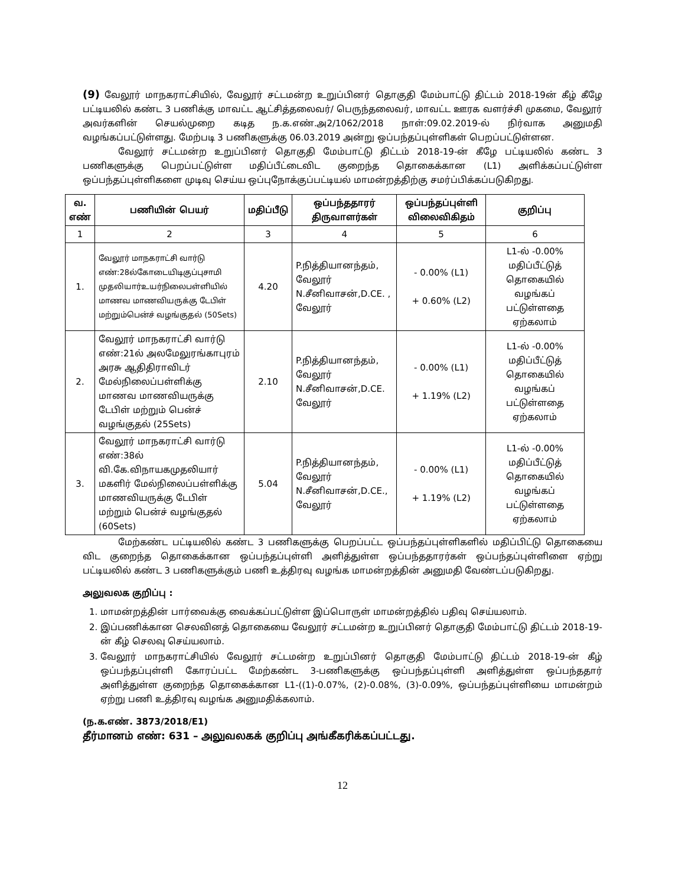(9) வேலூர் மாநகராட்சியில், வேலூர் சட்டமன்ற உறுப்பினர் தொகுதி மேம்பாட்டு திட்டம் 2018-19ன் கீழ் கீழே பட்டியலில் கண்ட 3 பணிக்கு மாவட்ட ஆட்சித்தலைவர்/ பெருந்தலைவர், மாவட்ட ஊரக வளர்ச்சி முகமை, வேலூர் அவர்களின் செயல்முறை கடித ந.க.எண்.அ2/1062/2018 நாள்:09.02.2019-ல் நிர்வாக அனுமதி வழங்கப்பட்டுள்ளது. மேற்படி 3 பணிகளுக்கு 06.03.2019 அன்று ஒப்பந்தப்புள்ளிகள் பெறப்பட்டுள்ளன.
வேலூர் சட்டமன்ற உறுப்பினர் தொகுதி மேம்பாட்டு திட்டம் 2018-19-ன் கீழே பட்டியலில் கண்ட 3 பணிகளுக்கு பெறப்பட்டுள்ள மதிப்பீட்டைவிட குறைந்த தொகைக்கான (L1) அளிக்கப்பட்டுள்ள ஒப்பந்தப்புள்ளிகளை முடிவு செய்ய ஒப்புநோக்குப்பட்டியல் மாமன்றத்திற்கு சமர்ப்பிக்கப்படுகிறது.
| வ. எண் | பணியின் பெயர் | மதிப்பீடு | ஒப்பந்ததாரர் திருவாளர்கள் | ஒப்பந்தப்புள்ளி விலைவிகிதம் | குறிப்பு |
| --- | --- | --- | --- | --- | --- |
| 1 | 2 | 3 | 4 | 5 | 6 |
| 1. | வேலூர் மாநகராட்சி வார்டு எண்:28ல்கோடையிடிகுப்புசாமி முதலியார்உயர்நிலைபள்ளியில் மாணவ மாணவியருக்கு டேபிள் மற்றும்பென்ச் வழங்குதல் (50Sets) | 4.20 | P.நித்தியானந்தம், வேலூர் N.சீனிவாசன்,D.CE. , வேலூர் | - 0.00% (L1) + 0.60% (L2) | L1-ல் -0.00% மதிப்பீட்டுத் தொகையில் வழங்கப் பட்டுள்ளதை ஏற்கலாம் |
| 2. | வேலூர் மாநகராட்சி வார்டு எண்:21ல் அலமேலுரங்காபுரம் அரசு ஆதிதிராவிடர் மேல்நிலைப்பள்ளிக்கு மாணவ மாணவியருக்கு டேபிள் மற்றும் பென்ச் வழங்குதல் (25Sets) | 2.10 | P.நித்தியானந்தம், வேலூர் N.சீனிவாசன்,D.CE. வேலூர் | - 0.00% (L1) + 1.19% (L2) | L1-ல் -0.00% மதிப்பீட்டுத் தொகையில் வழங்கப் பட்டுள்ளதை ஏற்கலாம் |
| 3. | வேலூர் மாநகராட்சி வார்டு எண்:38ல் வி.கே.விநாயகமுதலியார் மகளிர் மேல்நிலைப்பள்ளிக்கு மாணவியருக்கு டேபிள் மற்றும் பென்ச் வழங்குதல் (60Sets) | 5.04 | P.நித்தியானந்தம், வேலூர் N.சீனிவாசன்,D.CE., வேலூர் | - 0.00% (L1) + 1.19% (L2) | L1-ல் -0.00% மதிப்பீட்டுத் தொகையில் வழங்கப் பட்டுள்ளதை ஏற்கலாம் |
மேற்கண்ட பட்டியலில் கண்ட 3 பணிகளுக்கு பெறப்பட்ட ஒப்பந்தப்புள்ளிகளில் மதிப்பிட்டு தொகையை விட குறைந்த தொகைக்கான ஒப்பந்தப்புள்ளி அளித்துள்ள ஒப்பந்ததாரர்கள் ஒப்பந்தப்புள்ளிளை ஏற்று பட்டியலில் கண்ட 3 பணிகளுக்கும் பணி உத்திரவு வழங்க மாமன்றத்தின் அனுமதி வேண்டப்படுகிறது.
அலுவலக குறிப்பு :
1. மாமன்றத்தின் பார்வைக்கு வைக்கப்பட்டுள்ள இப்பொருள் மாமன்றத்தில் பதிவு செய்யலாம்.
2. இப்பணிக்கான செலவினத் தொகையை வேலூர் சட்டமன்ற உறுப்பினர் தொகுதி மேம்பாட்டு திட்டம் 2018-19-ன் கீழ் செலவு செய்யலாம்.
3. வேலூர் மாநகராட்சியில் வேலூர் சட்டமன்ற உறுப்பினர் தொகுதி மேம்பாட்டு திட்டம் 2018-19-ன் கீழ் ஒப்பந்தப்புள்ளி கோரப்பட்ட மேற்கண்ட 3-பணிகளுக்கு ஒப்பந்தப்புள்ளி அளித்துள்ள ஒப்பந்ததார் அளித்துள்ள குறைந்த தொகைக்கான L1-((1)-0.07%, (2)-0.08%, (3)-0.09%, ஒப்பந்தப்புள்ளியை மாமன்றம் ஏற்று பணி உத்திரவு வழங்க அனுமதிக்கலாம்.
(ந.க.எண். 3873/2018/E1)
தீர்மானம் எண்: 631 – அலுவலகக் குறிப்பு அங்கீகரிக்கப்பட்டது.
12